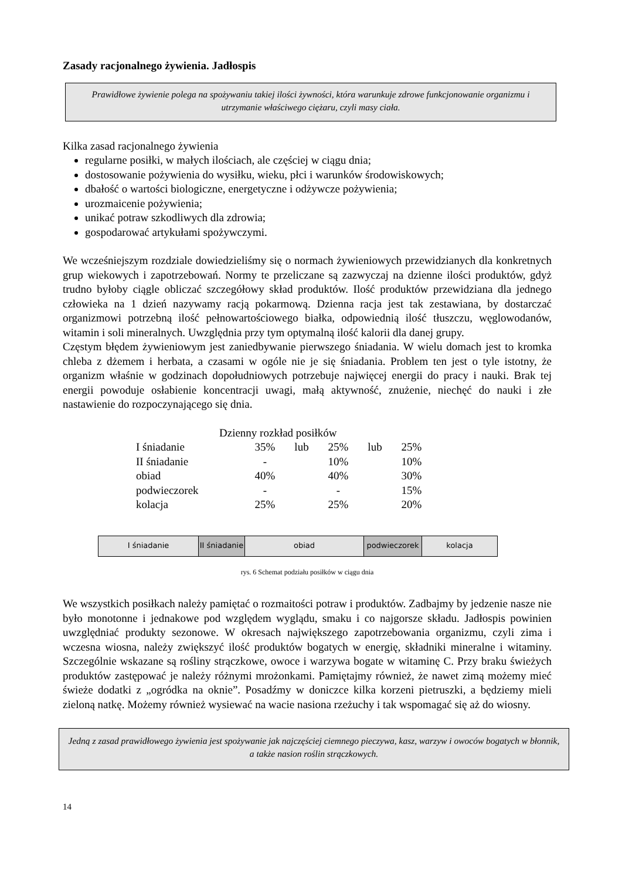Zasady racjonalnego żywienia. Jadłospis
Prawidłowe żywienie polega na spożywaniu takiej ilości żywności, która warunkuje zdrowe funkcjonowanie organizmu i utrzymanie właściwego ciężaru, czyli masy ciała.
Kilka zasad racjonalnego żywienia
regularne posiłki, w małych ilościach, ale częściej w ciągu dnia;
dostosowanie pożywienia do wysiłku, wieku, płci i warunków środowiskowych;
dbałość o wartości biologiczne, energetyczne i odżywcze pożywienia;
urozmaicenie pożywienia;
unikać potraw szkodliwych dla zdrowia;
gospodarować artykułami spożywczymi.
We wcześniejszym rozdziale dowiedzieliśmy się o normach żywieniowych przewidzianych dla konkretnych grup wiekowych i zapotrzebowań. Normy te przeliczane są zazwyczaj na dzienne ilości produktów, gdyż trudno byłoby ciągle obliczać szczegółowy skład produktów. Ilość produktów przewidziana dla jednego człowieka na 1 dzień nazywamy racją pokarmową. Dzienna racja jest tak zestawiana, by dostarczać organizmowi potrzebną ilość pełnowartościowego białka, odpowiednią ilość tłuszczu, węglowodanów, witamin i soli mineralnych. Uwzględnia przy tym optymalną ilość kalorii dla danej grupy.
Częstym błędem żywieniowym jest zaniedbywanie pierwszego śniadania. W wielu domach jest to kromka chleba z dżemem i herbata, a czasami w ogóle nie je się śniadania. Problem ten jest o tyle istotny, że organizm właśnie w godzinach dopołudniowych potrzebuje najwięcej energii do pracy i nauki. Brak tej energii powoduje osłabienie koncentracji uwagi, małą aktywność, znużenie, niechęć do nauki i złe nastawienie do rozpoczynającego się dnia.
Dzienny rozkład posiłków
| I śniadanie | 35% | lub | 25% | lub | 25% |
| II śniadanie | - | | 10% | | 10% |
| obiad | 40% | | 40% | | 30% |
| podwieczorek | - | | - | | 15% |
| kolacja | 25% | | 25% | | 20% |
I śniadanie II śniadanie
obiad podwieczorek kolacja
rys. 6 Schemat podziału posiłków w ciągu dnia
We wszystkich posiłkach należy pamiętać o rozmaitości potraw i produktów. Zadbajmy by jedzenie nasze nie było monotonne i jednakowe pod względem wyglądu, smaku i co najgorsze składu. Jadłospis powinien uwzględniać produkty sezonowe. W okresach największego zapotrzebowania organizmu, czyli zima i wczesna wiosna, należy zwiększyć ilość produktów bogatych w energię, składniki mineralne i witaminy. Szczególnie wskazane są rośliny strączkowe, owoce i warzywa bogate w witaminę C. Przy braku świeżych produktów zastępować je należy różnymi mrożonkami. Pamiętajmy również, że nawet zimą możemy mieć świeże dodatki z „ogródka na oknie”. Posadźmy w doniczce kilka korzeni pietruszki, a będziemy mieli zieloną natkę. Możemy również wysiewać na wacie nasiona rzeżuchy i tak wspomagać się aż do wiosny.
Jedną z zasad prawidłowego żywienia jest spożywanie jak najczęściej ciemnego pieczywa, kasz, warzyw i owoców bogatych w błonnik, a także nasion roślin strączkowych.
14